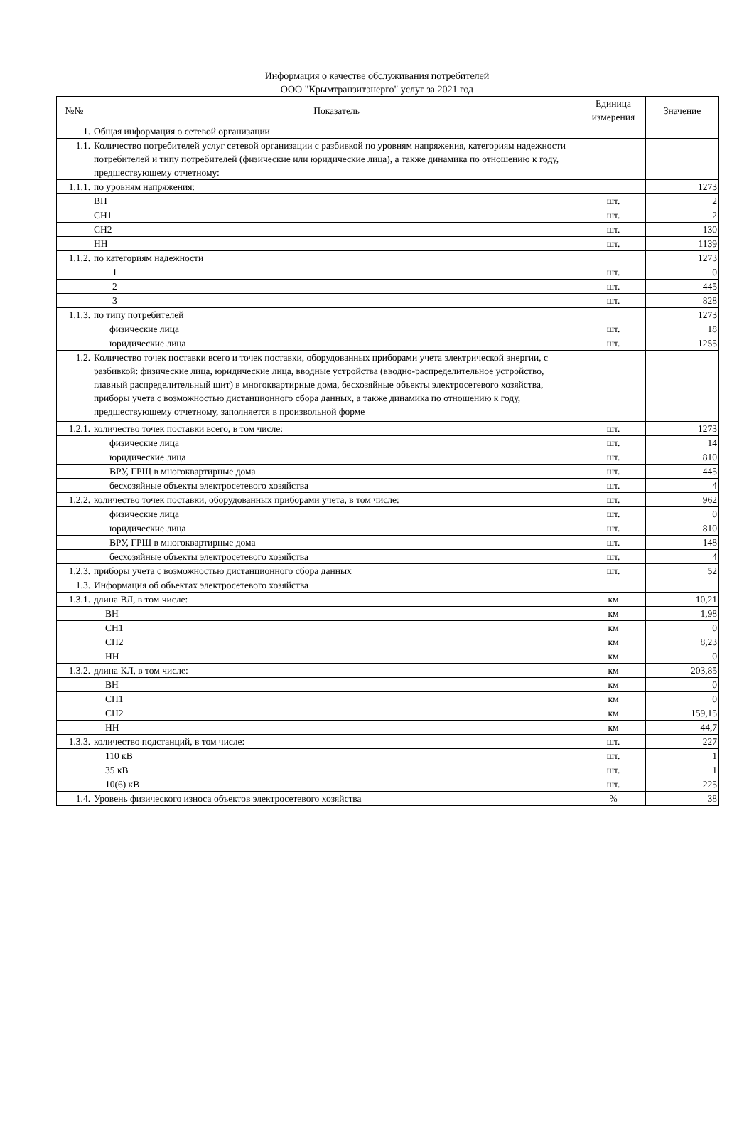Информация о качестве обслуживания потребителей
ООО "Крымтранзитэнерго" услуг за 2021 год
| №№ | Показатель | Единица измерения | Значение |
| --- | --- | --- | --- |
| 1. | Общая информация о сетевой организации | | |
| 1.1. | Количество потребителей услуг сетевой организации с разбивкой по уровням напряжения, категориям надежности потребителей и типу потребителей (физические или юридические лица), а также динамика по отношению к году, предшествующему отчетному: | | |
| 1.1.1. | по уровням напряжения: | | 1273 |
| | ВН | шт. | 2 |
| | СН1 | шт. | 2 |
| | СН2 | шт. | 130 |
| | НН | шт. | 1139 |
| 1.1.2. | по категориям надежности | | 1273 |
| | 1 | шт. | 0 |
| | 2 | шт. | 445 |
| | 3 | шт. | 828 |
| 1.1.3. | по типу потребителей | | 1273 |
| | физические лица | шт. | 18 |
| | юридические лица | шт. | 1255 |
| 1.2. | Количество точек поставки всего и точек поставки, оборудованных приборами учета электрической энергии, с разбивкой: физические лица, юридические лица, вводные устройства (вводно-распределительное устройство, главный распределительный щит) в многоквартирные дома, бесхозяйные объекты электросетевого хозяйства, приборы учета с возможностью дистанционного сбора данных, а также динамика по отношению к году, предшествующему отчетному, заполняется в произвольной форме | | |
| 1.2.1. | количество точек поставки всего, в том числе: | шт. | 1273 |
| | физические лица | шт. | 14 |
| | юридические лица | шт. | 810 |
| | ВРУ, ГРЩ в многоквартирные дома | шт. | 445 |
| | бесхозяйные объекты электросетевого хозяйства | шт. | 4 |
| 1.2.2. | количество точек поставки, оборудованных приборами учета, в том числе: | шт. | 962 |
| | физические лица | шт. | 0 |
| | юридические лица | шт. | 810 |
| | ВРУ, ГРЩ в многоквартирные дома | шт. | 148 |
| | бесхозяйные объекты электросетевого хозяйства | шт. | 4 |
| 1.2.3. | приборы учета с возможностью дистанционного сбора данных | шт. | 52 |
| 1.3. | Информация об объектах электросетевого хозяйства | | |
| 1.3.1. | длина ВЛ, в том числе: | км | 10,21 |
| | ВН | км | 1,98 |
| | СН1 | км | 0 |
| | СН2 | км | 8,23 |
| | НН | км | 0 |
| 1.3.2. | длина КЛ, в том числе: | км | 203,85 |
| | ВН | км | 0 |
| | СН1 | км | 0 |
| | СН2 | км | 159,15 |
| | НН | км | 44,7 |
| 1.3.3. | количество подстанций, в том числе: | шт. | 227 |
| | 110 кВ | шт. | 1 |
| | 35 кВ | шт. | 1 |
| | 10(6) кВ | шт. | 225 |
| 1.4. | Уровень физического износа объектов электросетевого хозяйства | % | 38 |